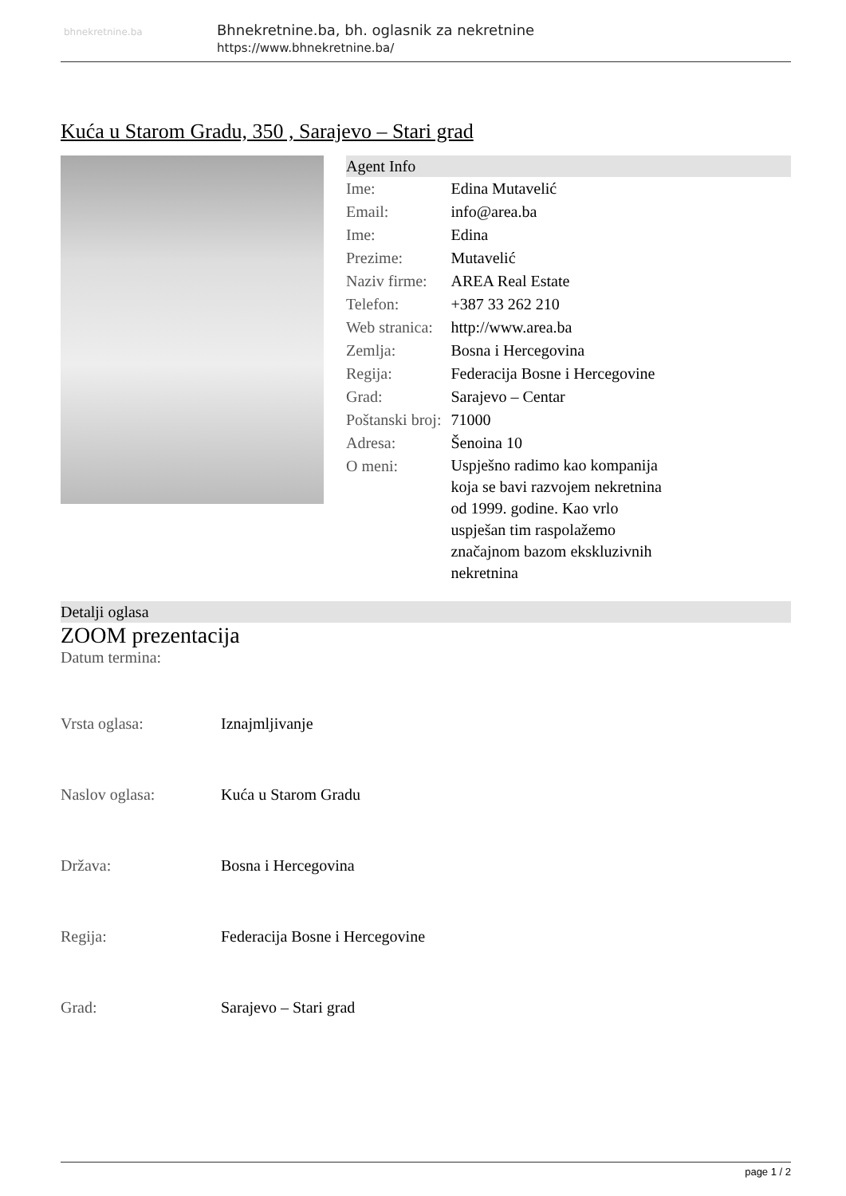bhnekretnine.ba
Bhnekretnine.ba, bh. oglasnik za nekretnine
https://www.bhnekretnine.ba/
Kuća u Starom Gradu, 350 , Sarajevo – Stari grad
Agent Info
| Ime: | Edina Mutavelić |
| Email: | info@area.ba |
| Ime: | Edina |
| Prezime: | Mutavelić |
| Naziv firme: | AREA Real Estate |
| Telefon: | +387 33 262 210 |
| Web stranica: | http://www.area.ba |
| Zemlja: | Bosna i Hercegovina |
| Regija: | Federacija Bosne i Hercegovine |
| Grad: | Sarajevo – Centar |
| Poštanski broj: | 71000 |
| Adresa: | Šenoina 10 |
| O meni: | Uspješno radimo kao kompanija koja se bavi razvojem nekretnina od 1999. godine. Kao vrlo uspješan tim raspolažemo značajnom bazom ekskluzivnih nekretnina |
Detalji oglasa
ZOOM prezentacija
Datum termina:
| Vrsta oglasa: | Iznajmljivanje |
| Naslov oglasa: | Kuća u Starom Gradu |
| Država: | Bosna i Hercegovina |
| Regija: | Federacija Bosne i Hercegovine |
| Grad: | Sarajevo – Stari grad |
page 1 / 2